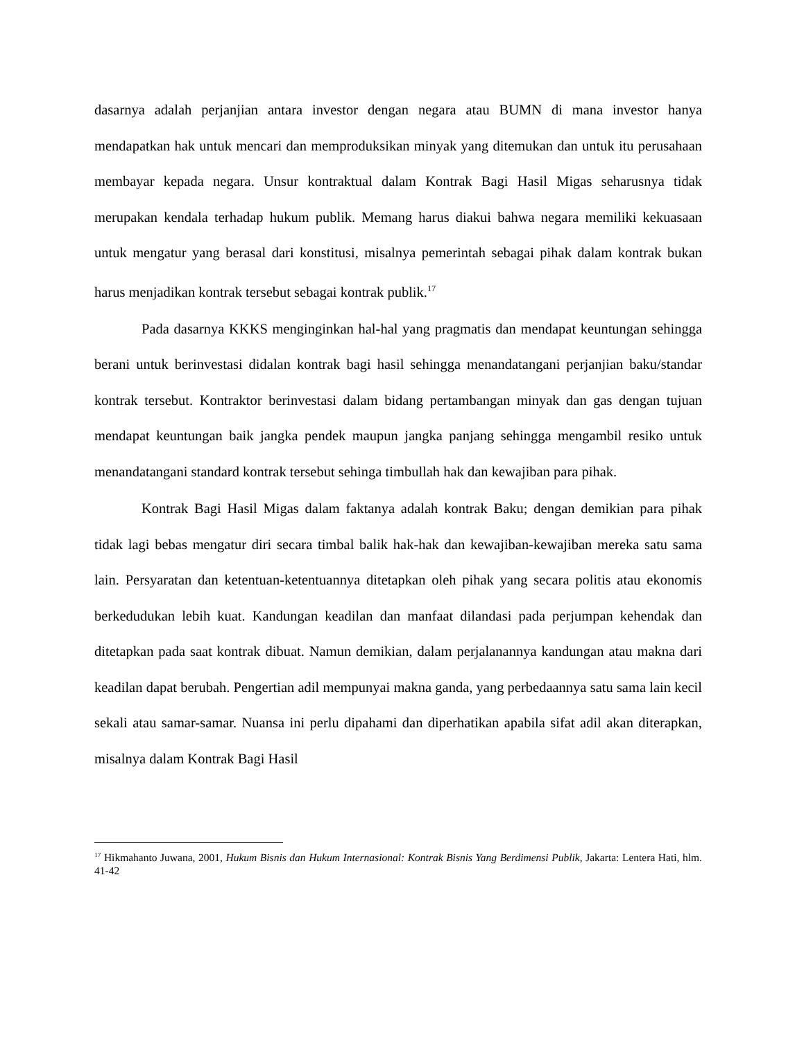dasarnya adalah perjanjian antara investor dengan negara atau BUMN di mana investor hanya mendapatkan hak untuk mencari dan memproduksikan minyak yang ditemukan dan untuk itu perusahaan membayar kepada negara. Unsur kontraktual dalam Kontrak Bagi Hasil Migas seharusnya tidak merupakan kendala terhadap hukum publik. Memang harus diakui bahwa negara memiliki kekuasaan untuk mengatur yang berasal dari konstitusi, misalnya pemerintah sebagai pihak dalam kontrak bukan harus menjadikan kontrak tersebut sebagai kontrak publik.<sup>17</sup>
Pada dasarnya KKKS menginginkan hal-hal yang pragmatis dan mendapat keuntungan sehingga berani untuk berinvestasi didalan kontrak bagi hasil sehingga menandatangani perjanjian baku/standar kontrak tersebut. Kontraktor berinvestasi dalam bidang pertambangan minyak dan gas dengan tujuan mendapat keuntungan baik jangka pendek maupun jangka panjang sehingga mengambil resiko untuk menandatangani standard kontrak tersebut sehinga timbullah hak dan kewajiban para pihak.
Kontrak Bagi Hasil Migas dalam faktanya adalah kontrak Baku; dengan demikian para pihak tidak lagi bebas mengatur diri secara timbal balik hak-hak dan kewajiban-kewajiban mereka satu sama lain. Persyaratan dan ketentuan-ketentuannya ditetapkan oleh pihak yang secara politis atau ekonomis berkedudukan lebih kuat. Kandungan keadilan dan manfaat dilandasi pada perjumpan kehendak dan ditetapkan pada saat kontrak dibuat. Namun demikian, dalam perjalanannya kandungan atau makna dari keadilan dapat berubah. Pengertian adil mempunyai makna ganda, yang perbedaannya satu sama lain kecil sekali atau samar-samar. Nuansa ini perlu dipahami dan diperhatikan apabila sifat adil akan diterapkan, misalnya dalam Kontrak Bagi Hasil
<sup>17</sup> Hikmahanto Juwana, 2001, Hukum Bisnis dan Hukum Internasional: Kontrak Bisnis Yang Berdimensi Publik, Jakarta: Lentera Hati, hlm. 41-42